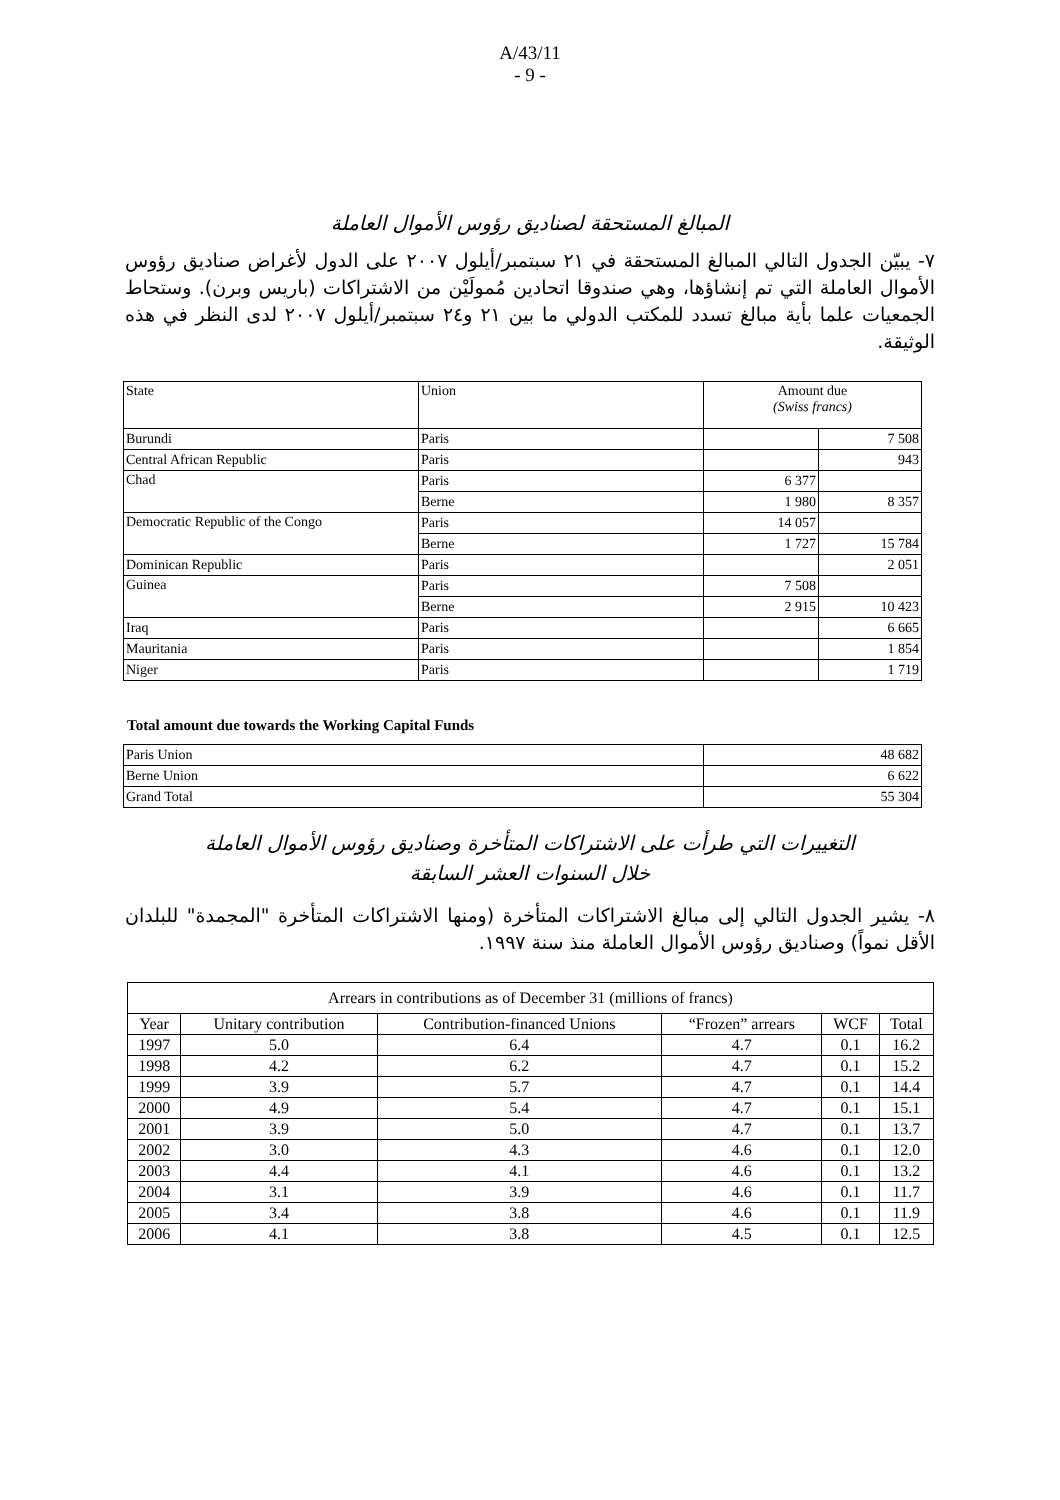A/43/11
- 9 -
المبالغ المستحقة لصناديق رؤوس الأموال العاملة
٧- يبيّن الجدول التالي المبالغ المستحقة في ٢١ سبتمبر/أيلول ٢٠٠٧ على الدول لأغراض صناديق رؤوس الأموال العاملة التي تم إنشاؤها، وهي صندوقا اتحادين مُمولَيْن من الاشتراكات (باريس وبرن). وستحاط الجمعيات علما بأية مبالغ تسدد للمكتب الدولي ما بين ٢١ و٢٤ سبتمبر/أيلول ٢٠٠٧ لدى النظر في هذه الوثيقة.
| State | Union | Amount due (Swiss francs) | |
| Burundi | Paris | | 7 508 |
| Central African Republic | Paris | | 943 |
| Chad | Paris | 6 377 | |
| | Berne | 1 980 | 8 357 |
| Democratic Republic of the Congo | Paris | 14 057 | |
| | Berne | 1 727 | 15 784 |
| Dominican Republic | Paris | | 2 051 |
| Guinea | Paris | 7 508 | |
| | Berne | 2 915 | 10 423 |
| Iraq | Paris | | 6 665 |
| Mauritania | Paris | | 1 854 |
| Niger | Paris | | 1 719 |
Total amount due towards the Working Capital Funds
| Paris Union | 48 682 |
| Berne Union | 6 622 |
| Grand Total | 55 304 |
التغييرات التي طرأت على الاشتراكات المتأخرة وصناديق رؤوس الأموال العاملة
خلال السنوات العشر السابقة
٨- يشير الجدول التالي إلى مبالغ الاشتراكات المتأخرة (ومنها الاشتراكات المتأخرة "المجمدة" للبلدان الأقل نمواً) وصناديق رؤوس الأموال العاملة منذ سنة ١٩٩٧.
| Arrears in contributions as of December 31 (millions of francs) | | | | | |
| Year | Unitary contribution | Contribution-financed Unions | “Frozen” arrears | WCF | Total |
| 1997 | 5.0 | 6.4 | 4.7 | 0.1 | 16.2 |
| 1998 | 4.2 | 6.2 | 4.7 | 0.1 | 15.2 |
| 1999 | 3.9 | 5.7 | 4.7 | 0.1 | 14.4 |
| 2000 | 4.9 | 5.4 | 4.7 | 0.1 | 15.1 |
| 2001 | 3.9 | 5.0 | 4.7 | 0.1 | 13.7 |
| 2002 | 3.0 | 4.3 | 4.6 | 0.1 | 12.0 |
| 2003 | 4.4 | 4.1 | 4.6 | 0.1 | 13.2 |
| 2004 | 3.1 | 3.9 | 4.6 | 0.1 | 11.7 |
| 2005 | 3.4 | 3.8 | 4.6 | 0.1 | 11.9 |
| 2006 | 4.1 | 3.8 | 4.5 | 0.1 | 12.5 |